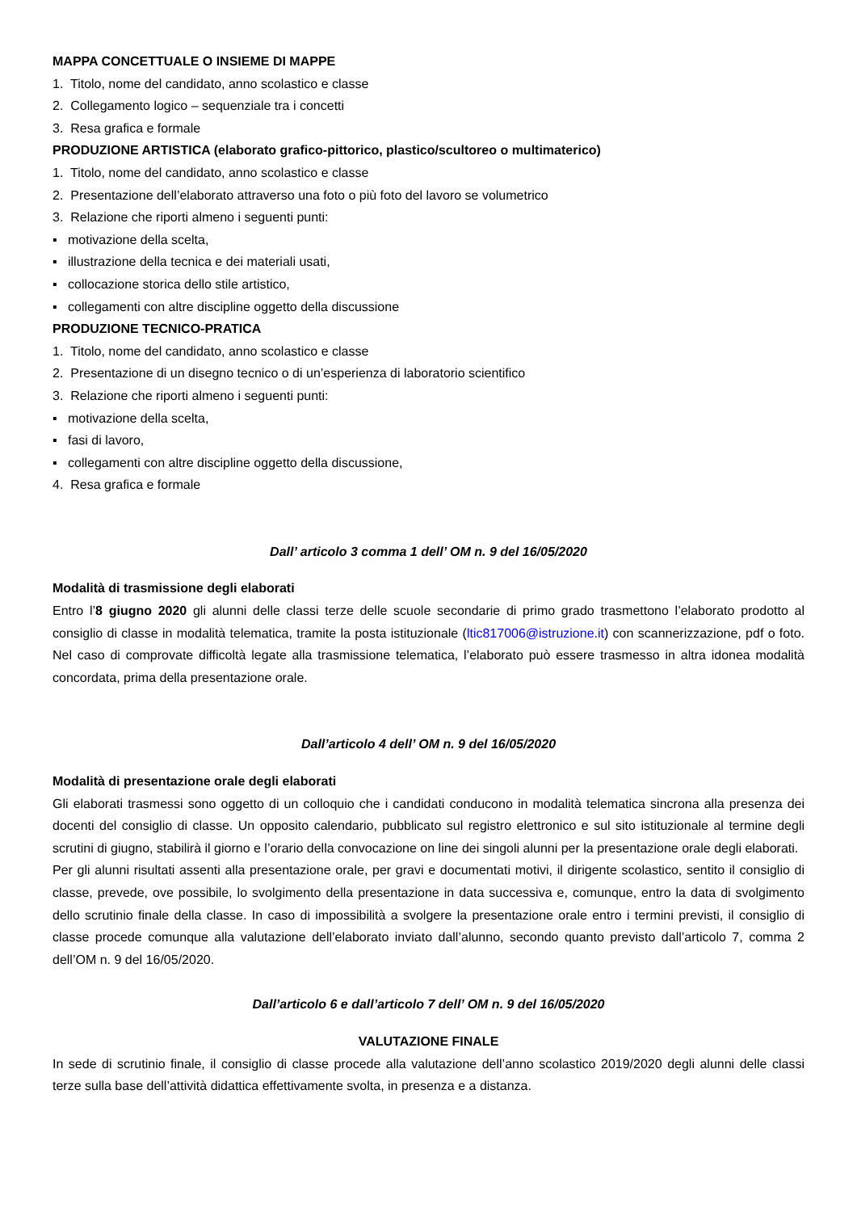MAPPA CONCETTUALE O INSIEME DI MAPPE
1. Titolo, nome del candidato, anno scolastico e classe
2. Collegamento logico – sequenziale tra i concetti
3. Resa grafica e formale
PRODUZIONE ARTISTICA (elaborato grafico-pittorico, plastico/scultoreo o multimaterico)
1. Titolo, nome del candidato, anno scolastico e classe
2. Presentazione dell’elaborato attraverso una foto o più foto del lavoro se volumetrico
3. Relazione che riporti almeno i seguenti punti:
▪ motivazione della scelta,
▪ illustrazione della tecnica e dei materiali usati,
▪ collocazione storica dello stile artistico,
▪ collegamenti con altre discipline oggetto della discussione
PRODUZIONE TECNICO-PRATICA
1. Titolo, nome del candidato, anno scolastico e classe
2. Presentazione di un disegno tecnico o di un’esperienza di laboratorio scientifico
3. Relazione che riporti almeno i seguenti punti:
▪ motivazione della scelta,
▪ fasi di lavoro,
▪ collegamenti con altre discipline oggetto della discussione,
4. Resa grafica e formale
Dall’ articolo 3 comma 1 dell’ OM n. 9 del 16/05/2020
Modalità di trasmissione degli elaborati
Entro l’8 giugno 2020 gli alunni delle classi terze delle scuole secondarie di primo grado trasmettono l’elaborato prodotto al consiglio di classe in modalità telematica, tramite la posta istituzionale (ltic817006@istruzione.it) con scannerizzazione, pdf o foto. Nel caso di comprovate difficoltà legate alla trasmissione telematica, l’elaborato può essere trasmesso in altra idonea modalità concordata, prima della presentazione orale.
Dall’articolo 4 dell’ OM n. 9 del 16/05/2020
Modalità di presentazione orale degli elaborati
Gli elaborati trasmessi sono oggetto di un colloquio che i candidati conducono in modalità telematica sincrona alla presenza dei docenti del consiglio di classe. Un opposito calendario, pubblicato sul registro elettronico e sul sito istituzionale al termine degli scrutini di giugno, stabilirà il giorno e l’orario della convocazione on line dei singoli alunni per la presentazione orale degli elaborati.
Per gli alunni risultati assenti alla presentazione orale, per gravi e documentati motivi, il dirigente scolastico, sentito il consiglio di classe, prevede, ove possibile, lo svolgimento della presentazione in data successiva e, comunque, entro la data di svolgimento dello scrutinio finale della classe. In caso di impossibilità a svolgere la presentazione orale entro i termini previsti, il consiglio di classe procede comunque alla valutazione dell’elaborato inviato dall’alunno, secondo quanto previsto dall’articolo 7, comma 2 dell’OM n. 9 del 16/05/2020.
Dall’articolo 6 e dall’articolo 7 dell’ OM n. 9 del 16/05/2020
VALUTAZIONE FINALE
In sede di scrutinio finale, il consiglio di classe procede alla valutazione dell’anno scolastico 2019/2020 degli alunni delle classi terze sulla base dell’attività didattica effettivamente svolta, in presenza e a distanza.